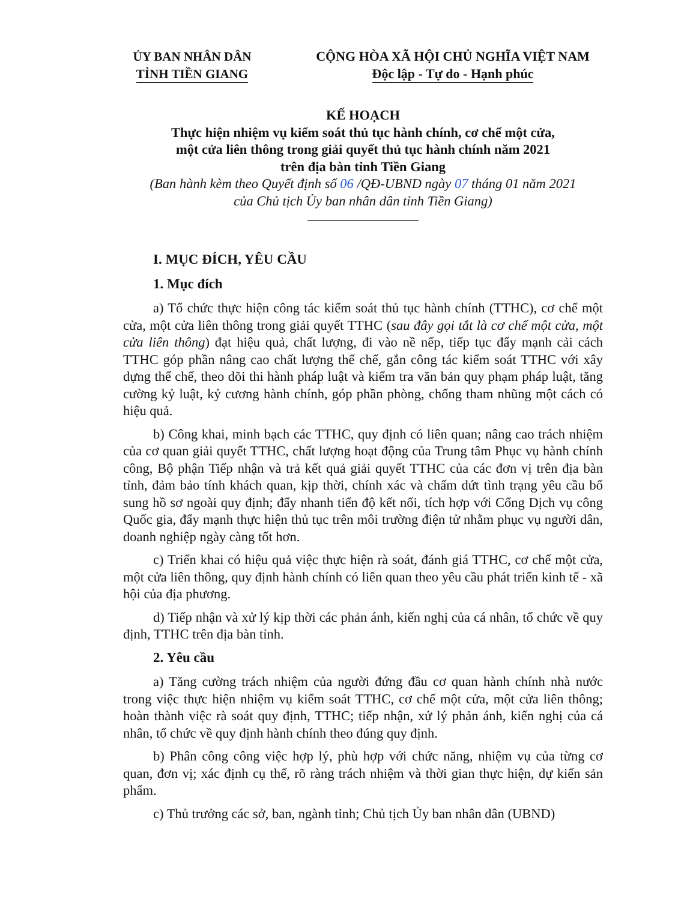ỦY BAN NHÂN DÂN
TỈNH TIỀN GIANG
CỘNG HÒA XÃ HỘI CHỦ NGHĨA VIỆT NAM
Độc lập - Tự do - Hạnh phúc
KẾ HOẠCH
Thực hiện nhiệm vụ kiểm soát thủ tục hành chính, cơ chế một cửa,
một cửa liên thông trong giải quyết thủ tục hành chính năm 2021
trên địa bàn tỉnh Tiền Giang
(Ban hành kèm theo Quyết định số 06 /QĐ-UBND ngày 07 tháng 01 năm 2021
của Chủ tịch Ủy ban nhân dân tỉnh Tiền Giang)
I. MỤC ĐÍCH, YÊU CẦU
1. Mục đích
a) Tổ chức thực hiện công tác kiểm soát thủ tục hành chính (TTHC), cơ chế một cửa, một cửa liên thông trong giải quyết TTHC (sau đây gọi tắt là cơ chế một cửa, một cửa liên thông) đạt hiệu quả, chất lượng, đi vào nề nếp, tiếp tục đẩy mạnh cải cách TTHC góp phần nâng cao chất lượng thể chế, gắn công tác kiểm soát TTHC với xây dựng thể chế, theo dõi thi hành pháp luật và kiểm tra văn bản quy phạm pháp luật, tăng cường kỷ luật, kỷ cương hành chính, góp phần phòng, chống tham nhũng một cách có hiệu quả.
b) Công khai, minh bạch các TTHC, quy định có liên quan; nâng cao trách nhiệm của cơ quan giải quyết TTHC, chất lượng hoạt động của Trung tâm Phục vụ hành chính công, Bộ phận Tiếp nhận và trả kết quả giải quyết TTHC của các đơn vị trên địa bàn tỉnh, đảm bảo tính khách quan, kịp thời, chính xác và chấm dứt tình trạng yêu cầu bổ sung hồ sơ ngoài quy định; đẩy nhanh tiến độ kết nối, tích hợp với Cổng Dịch vụ công Quốc gia, đẩy mạnh thực hiện thủ tục trên môi trường điện tử nhằm phục vụ người dân, doanh nghiệp ngày càng tốt hơn.
c) Triển khai có hiệu quả việc thực hiện rà soát, đánh giá TTHC, cơ chế một cửa, một cửa liên thông, quy định hành chính có liên quan theo yêu cầu phát triển kinh tế - xã hội của địa phương.
d) Tiếp nhận và xử lý kịp thời các phản ánh, kiến nghị của cá nhân, tổ chức về quy định, TTHC trên địa bàn tỉnh.
2. Yêu cầu
a) Tăng cường trách nhiệm của người đứng đầu cơ quan hành chính nhà nước trong việc thực hiện nhiệm vụ kiểm soát TTHC, cơ chế một cửa, một cửa liên thông; hoàn thành việc rà soát quy định, TTHC; tiếp nhận, xử lý phản ánh, kiến nghị của cá nhân, tổ chức về quy định hành chính theo đúng quy định.
b) Phân công công việc hợp lý, phù hợp với chức năng, nhiệm vụ của từng cơ quan, đơn vị; xác định cụ thể, rõ ràng trách nhiệm và thời gian thực hiện, dự kiến sản phẩm.
c) Thủ trưởng các sở, ban, ngành tỉnh; Chủ tịch Ủy ban nhân dân (UBND)